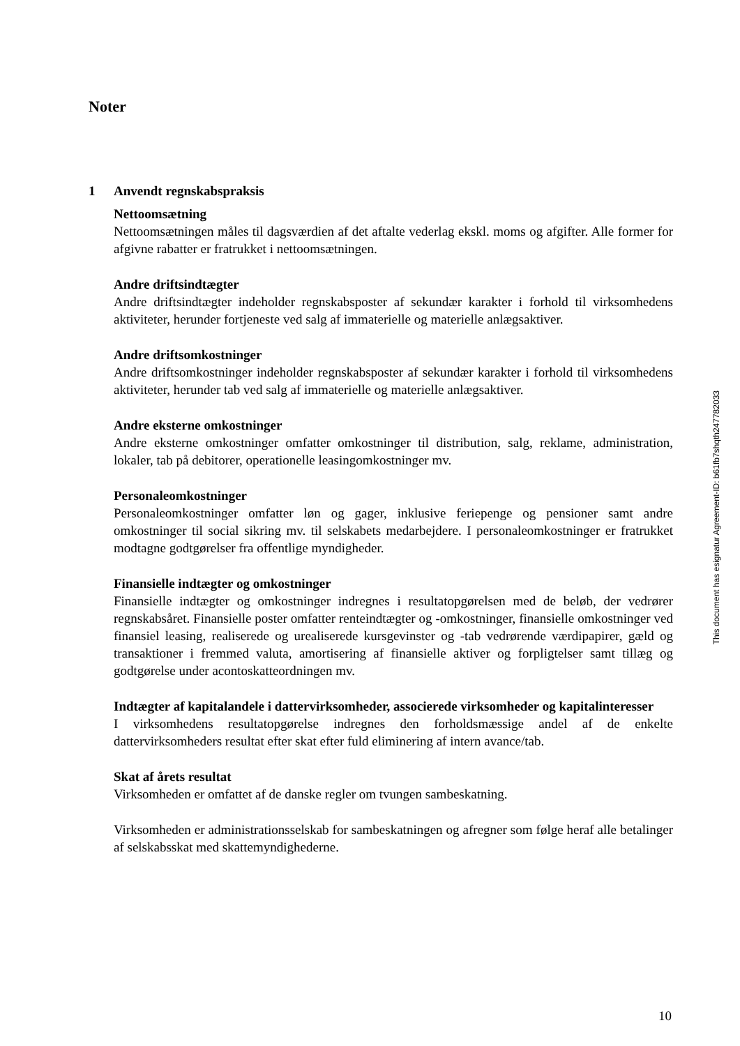Noter
1 Anvendt regnskabspraksis
Nettoomsætning
Nettoomsætningen måles til dagsværdien af det aftalte vederlag ekskl. moms og afgifter. Alle former for afgivne rabatter er fratrukket i nettoomsætningen.
Andre driftsindtægter
Andre driftsindtægter indeholder regnskabsposter af sekundær karakter i forhold til virksomhedens aktiviteter, herunder fortjeneste ved salg af immaterielle og materielle anlægsaktiver.
Andre driftsomkostninger
Andre driftsomkostninger indeholder regnskabsposter af sekundær karakter i forhold til virksomhedens aktiviteter, herunder tab ved salg af immaterielle og materielle anlægsaktiver.
Andre eksterne omkostninger
Andre eksterne omkostninger omfatter omkostninger til distribution, salg, reklame, administration, lokaler, tab på debitorer, operationelle leasingomkostninger mv.
Personaleomkostninger
Personaleomkostninger omfatter løn og gager, inklusive feriepenge og pensioner samt andre omkostninger til social sikring mv. til selskabets medarbejdere. I personaleomkostninger er fratrukket modtagne godtgørelser fra offentlige myndigheder.
Finansielle indtægter og omkostninger
Finansielle indtægter og omkostninger indregnes i resultatopgørelsen med de beløb, der vedrører regnskabsåret. Finansielle poster omfatter renteindtægter og -omkostninger, finansielle omkostninger ved finansiel leasing, realiserede og urealiserede kursgevinster og -tab vedrørende værdipapirer, gæld og transaktioner i fremmed valuta, amortisering af finansielle aktiver og forpligtelser samt tillæg og godtgørelse under acontoskatteordningen mv.
Indtægter af kapitalandele i dattervirksomheder, associerede virksomheder og kapitalinteresser
I virksomhedens resultatopgørelse indregnes den forholdsmæssige andel af de enkelte dattervirksomheders resultat efter skat efter fuld eliminering af intern avance/tab.
Skat af årets resultat
Virksomheden er omfattet af de danske regler om tvungen sambeskatning.
Virksomheden er administrationsselskab for sambeskatningen og afregner som følge heraf alle betalinger af selskabsskat med skattemyndighederne.
This document has esignatur Agreement-ID: b61fb7shqth247782033
10